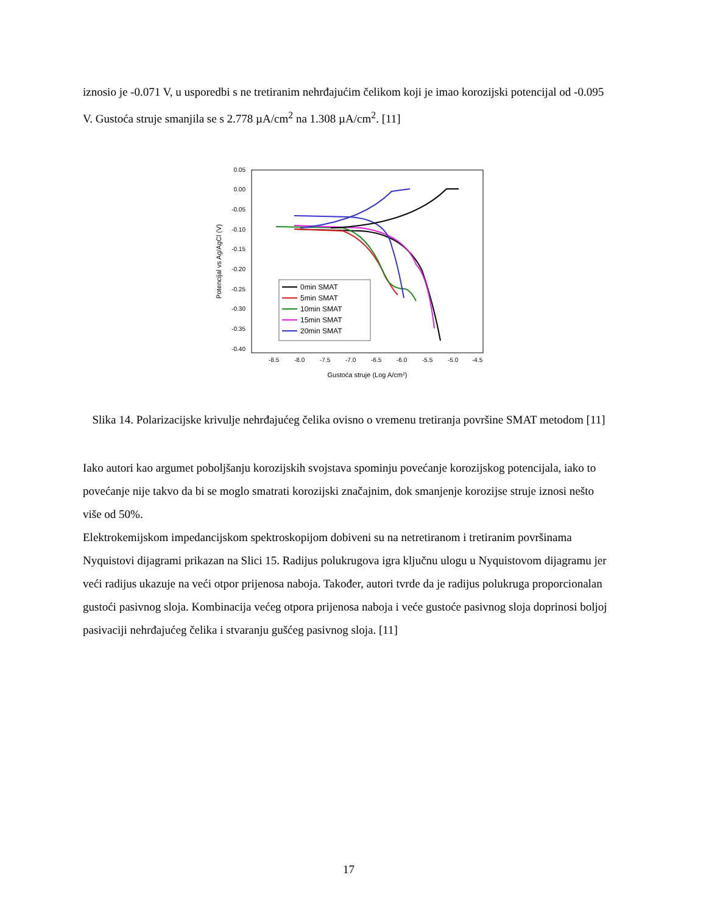iznosio je -0.071 V, u usporedbi s ne tretiranim nehrđajućim čelikom koji je imao korozijski potencijal od -0.095 V. Gustoća struje smanjila se s 2.778 µA/cm<sup>2</sup> na 1.308 µA/cm<sup>2</sup>. [11]
0.05
0.00
-0.05
-0.10
-0.15
-0.20
-0.25
-0.30
-0.35
-0.40
-8.5
-8.0
-7.5
-7.0
-6.5
-6.0
-5.5
-5.0
-4.5
Gustoća struje (Log A/cm2)
Potencijal vs Ag/AgCl (V)
0min SMAT
5min SMAT
10min SMAT
15min SMAT
20min SMAT
Slika 14. Polarizacijske krivulje nehrđajućeg čelika ovisno o vremenu tretiranja površine SMAT metodom [11]
Iako autori kao argumet poboljšanju korozijskih svojstava spominju povećanje korozijskog potencijala, iako to povećanje nije takvo da bi se moglo smatrati korozijski značajnim, dok smanjenje korozijse struje iznosi nešto više od 50%.
Elektrokemijskom impedancijskom spektroskopijom dobiveni su na netretiranom i tretiranim površinama Nyquistovi dijagrami prikazan na Slici 15. Radijus polukrugova igra ključnu ulogu u Nyquistovom dijagramu jer veći radijus ukazuje na veći otpor prijenosa naboja. Također, autori tvrde da je radijus polukruga proporcionalan gustoći pasivnog sloja. Kombinacija većeg otpora prijenosa naboja i veće gustoće pasivnog sloja doprinosi boljoj pasivaciji nehrđajućeg čelika i stvaranju gušćeg pasivnog sloja. [11]
17